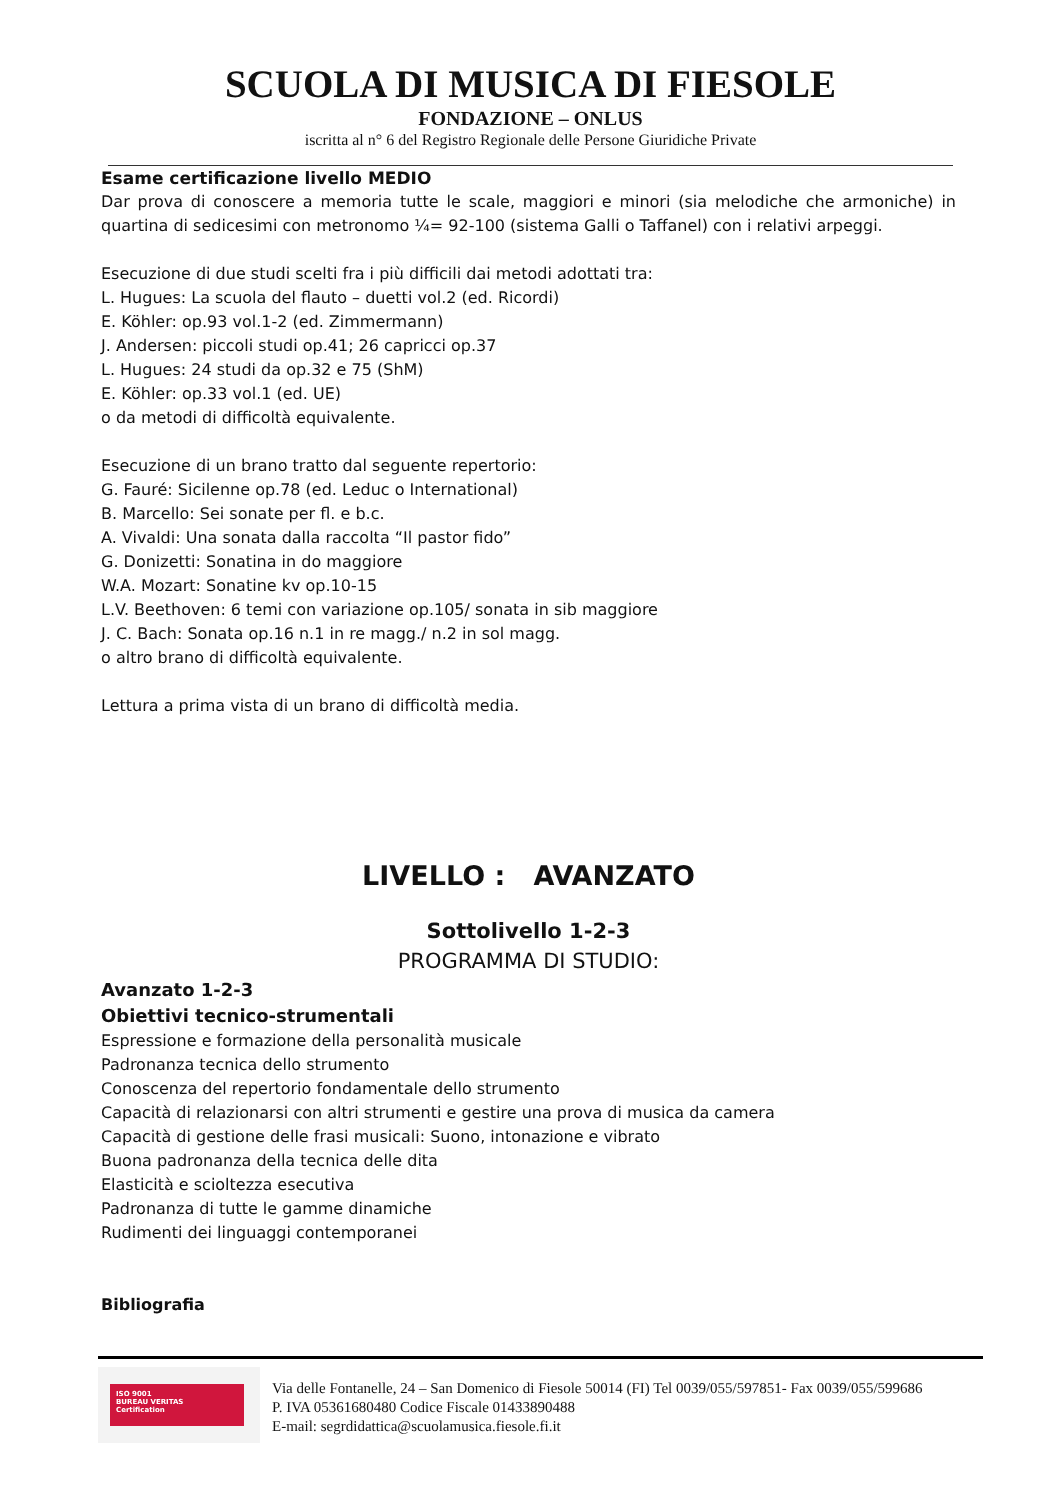SCUOLA DI MUSICA DI FIESOLE
FONDAZIONE – ONLUS
iscritta al n° 6 del Registro Regionale delle Persone Giuridiche Private
Esame certificazione livello MEDIO
Dar prova di conoscere a memoria tutte le scale, maggiori e minori (sia melodiche che armoniche) in quartina di sedicesimi con metronomo ¼= 92-100 (sistema Galli o Taffanel) con i relativi arpeggi.
Esecuzione di due studi scelti fra i più difficili dai metodi adottati tra:
L. Hugues: La scuola del flauto – duetti vol.2 (ed. Ricordi)
E. Köhler: op.93 vol.1-2 (ed. Zimmermann)
J. Andersen: piccoli studi op.41; 26 capricci op.37
L. Hugues: 24 studi da op.32 e 75 (ShM)
E. Köhler: op.33 vol.1 (ed. UE)
o da metodi di difficoltà equivalente.
Esecuzione di un brano tratto dal seguente repertorio:
G. Fauré: Sicilenne op.78 (ed. Leduc o International)
B. Marcello: Sei sonate per fl. e b.c.
A. Vivaldi: Una sonata dalla raccolta “Il pastor fido”
G. Donizetti: Sonatina in do maggiore
W.A. Mozart: Sonatine kv op.10-15
L.V. Beethoven: 6 temi con variazione op.105/ sonata in sib maggiore
J. C. Bach: Sonata op.16 n.1 in re magg./ n.2 in sol magg.
o altro brano di difficoltà equivalente.
Lettura a prima vista di un brano di difficoltà media.
LIVELLO : AVANZATO
Sottolivello 1-2-3
PROGRAMMA DI STUDIO:
Avanzato 1-2-3
Obiettivi tecnico-strumentali
Espressione e formazione della personalità musicale
Padronanza tecnica dello strumento
Conoscenza del repertorio fondamentale dello strumento
Capacità di relazionarsi con altri strumenti e gestire una prova di musica da camera
Capacità di gestione delle frasi musicali: Suono, intonazione e vibrato
Buona padronanza della tecnica delle dita
Elasticità e scioltezza esecutiva
Padronanza di tutte le gamme dinamiche
Rudimenti dei linguaggi contemporanei
Bibliografia
ISO 9001
BUREAU VERITAS
Certification
Via delle Fontanelle, 24 – San Domenico di Fiesole 50014 (FI) Tel 0039/055/597851- Fax 0039/055/599686
P. IVA 05361680480 Codice Fiscale 01433890488
E-mail: segrdidattica@scuolamusica.fiesole.fi.it